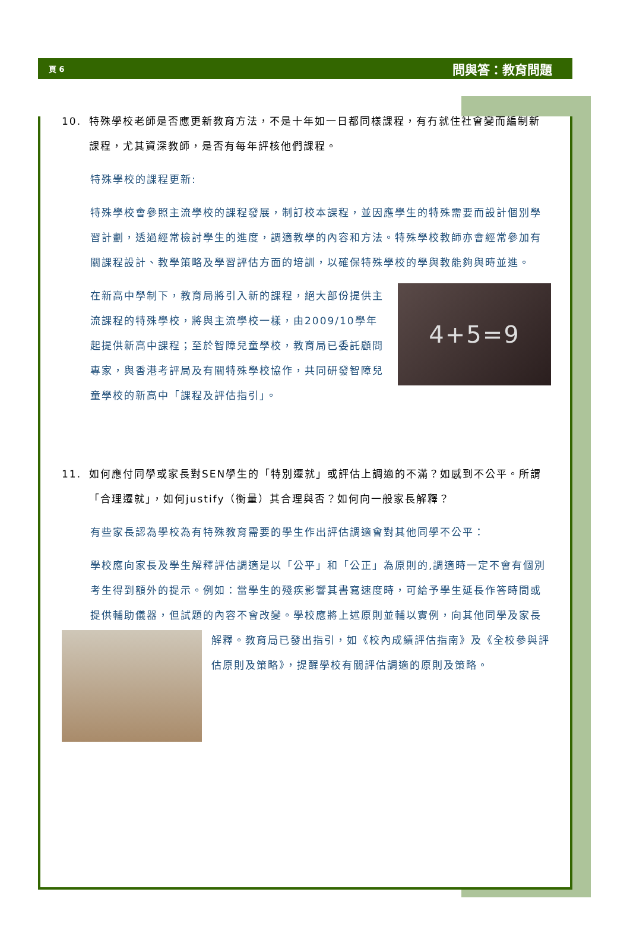頁 6 問與答：教育問題
10. 特殊學校老師是否應更新教育方法，不是十年如一日都同樣課程，有冇就住社會變而編制新課程，尤其資深教師，是否有每年評核他們課程。
特殊學校的課程更新:
特殊學校會參照主流學校的課程發展，制訂校本課程，並因應學生的特殊需要而設計個別學習計劃，透過經常檢討學生的進度，調適教學的內容和方法。特殊學校教師亦會經常參加有關課程設計、教學策略及學習評估方面的培訓，以確保特殊學校的學與教能夠與時並進。
4+5=9
在新高中學制下，教育局將引入新的課程，絕大部份提供主流課程的特殊學校，將與主流學校一樣，由2009/10學年起提供新高中課程；至於智障兒童學校，教育局已委託顧問專家，與香港考評局及有關特殊學校協作，共同研發智障兒童學校的新高中「課程及評估指引」。
11. 如何應付同學或家長對SEN學生的「特別遷就」或評估上調適的不滿？如感到不公平。所謂「合理遷就」，如何justify（衡量）其合理與否？如何向一般家長解釋？
有些家長認為學校為有特殊教育需要的學生作出評估調適會對其他同學不公平：
學校應向家長及學生解釋評估調適是以「公平」和「公正」為原則的,調適時一定不會有個別考生得到額外的提示。例如：當學生的殘疾影響其書寫速度時，可給予學生延長作答時間或提供輔助儀器，但試題的內容不會改變。學校應將上述原則並輔以實例，向其他同學及家長解釋。教育局已發出指引，如《校內成績評估指南》
及《全校參與評估原則及策略》，提醒學校有關評估調適的原則及策略。